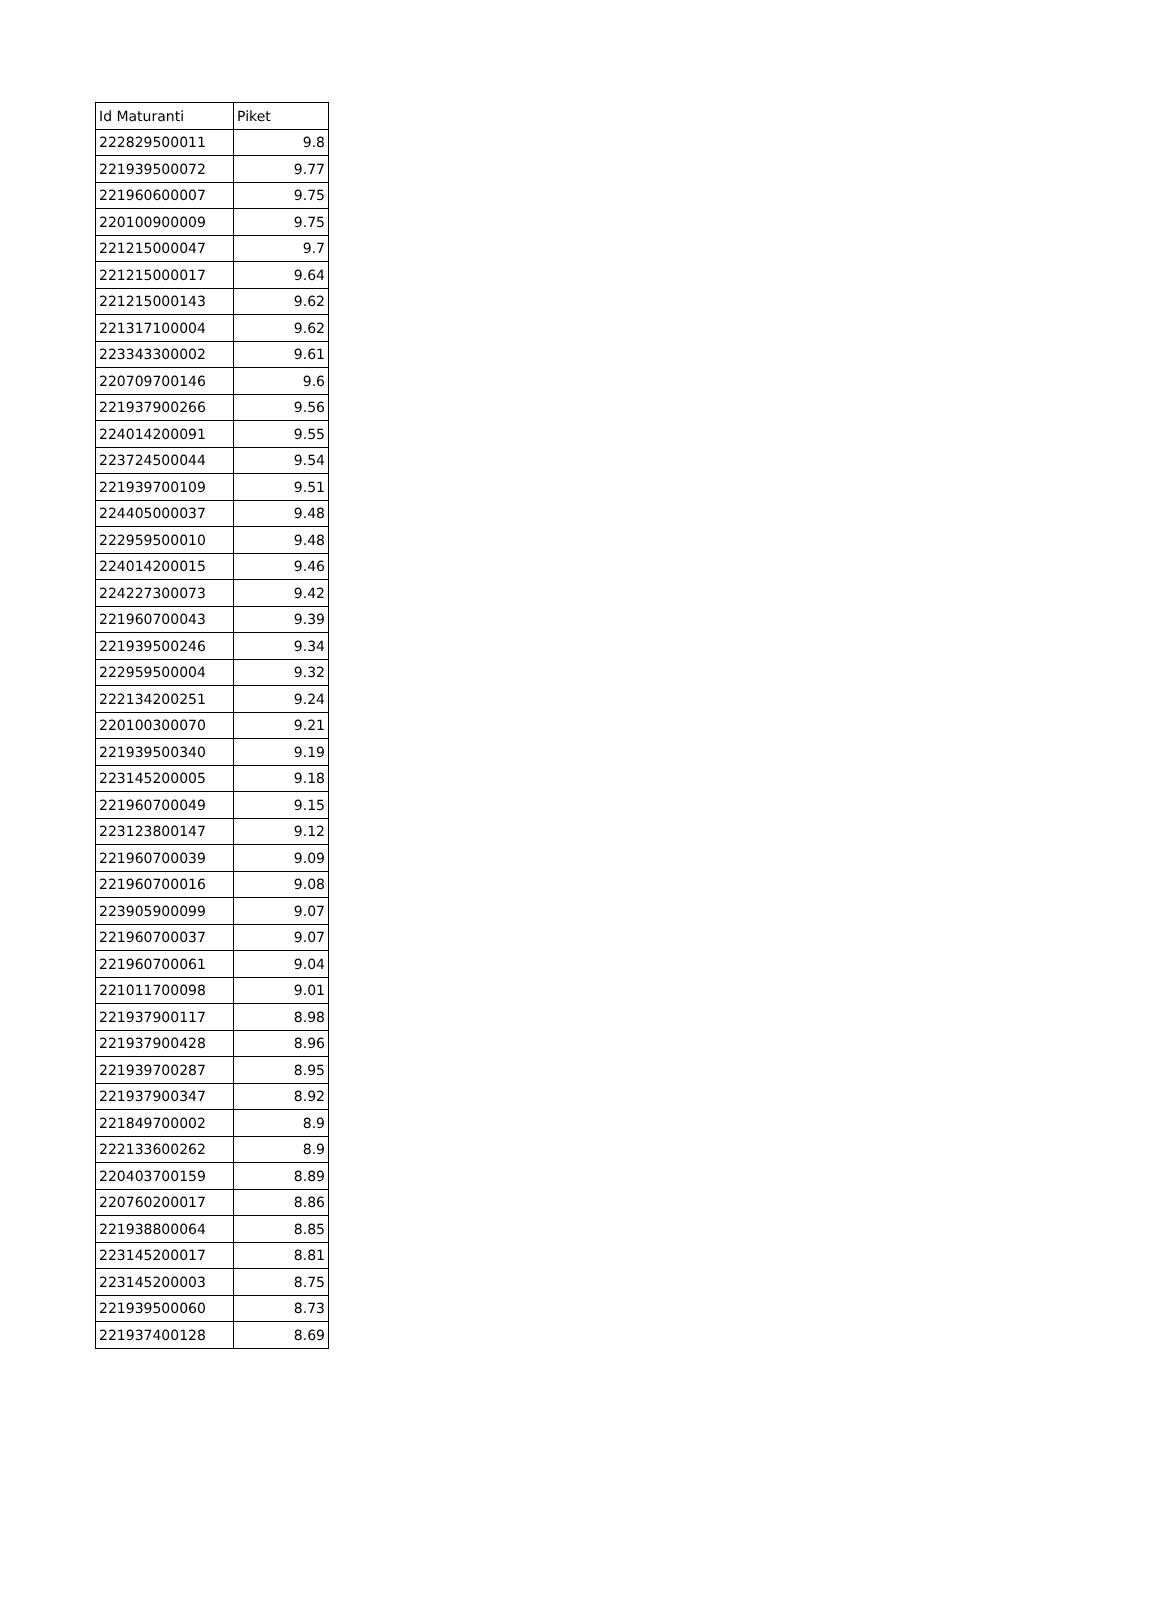| Id Maturanti | Piket |
| --- | --- |
| 222829500011 | 9.8 |
| 221939500072 | 9.77 |
| 221960600007 | 9.75 |
| 220100900009 | 9.75 |
| 221215000047 | 9.7 |
| 221215000017 | 9.64 |
| 221215000143 | 9.62 |
| 221317100004 | 9.62 |
| 223343300002 | 9.61 |
| 220709700146 | 9.6 |
| 221937900266 | 9.56 |
| 224014200091 | 9.55 |
| 223724500044 | 9.54 |
| 221939700109 | 9.51 |
| 224405000037 | 9.48 |
| 222959500010 | 9.48 |
| 224014200015 | 9.46 |
| 224227300073 | 9.42 |
| 221960700043 | 9.39 |
| 221939500246 | 9.34 |
| 222959500004 | 9.32 |
| 222134200251 | 9.24 |
| 220100300070 | 9.21 |
| 221939500340 | 9.19 |
| 223145200005 | 9.18 |
| 221960700049 | 9.15 |
| 223123800147 | 9.12 |
| 221960700039 | 9.09 |
| 221960700016 | 9.08 |
| 223905900099 | 9.07 |
| 221960700037 | 9.07 |
| 221960700061 | 9.04 |
| 221011700098 | 9.01 |
| 221937900117 | 8.98 |
| 221937900428 | 8.96 |
| 221939700287 | 8.95 |
| 221937900347 | 8.92 |
| 221849700002 | 8.9 |
| 222133600262 | 8.9 |
| 220403700159 | 8.89 |
| 220760200017 | 8.86 |
| 221938800064 | 8.85 |
| 223145200017 | 8.81 |
| 223145200003 | 8.75 |
| 221939500060 | 8.73 |
| 221937400128 | 8.69 |